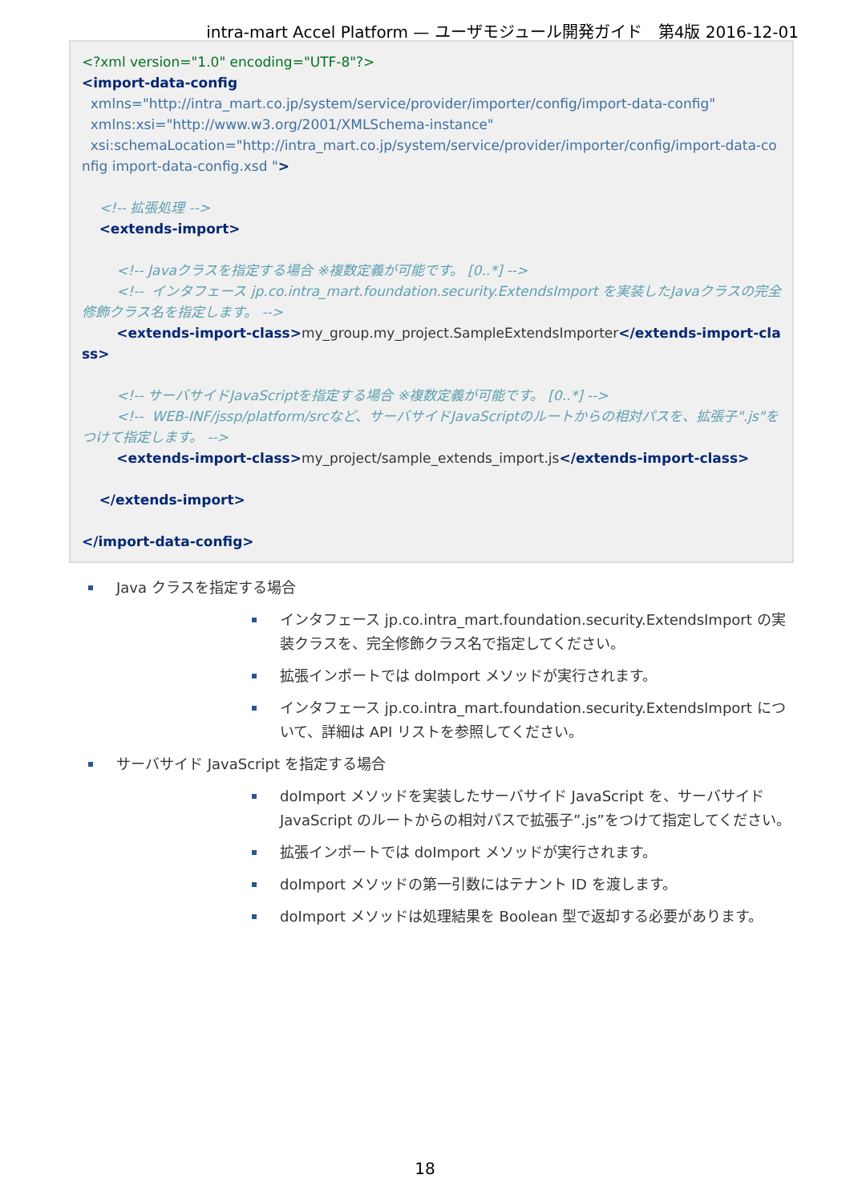intra-mart Accel Platform — ユーザモジュール開発ガイド　第4版 2016-12-01
<?xml version="1.0" encoding="UTF-8"?> <import-data-config xmlns="http://intra_mart.co.jp/system/service/provider/importer/config/import-data-config" xmlns:xsi="http://www.w3.org/2001/XMLSchema-instance" xsi:schemaLocation="http://intra_mart.co.jp/system/service/provider/importer/config/import-data-config import-data-config.xsd "> <!-- 拡張処理 --> <extends-import> <!-- Javaクラスを指定する場合 ※複数定義が可能です。 [0..*] --> <!-- インタフェース jp.co.intra_mart.foundation.security.ExtendsImport を実装したJavaクラスの完全修飾クラス名を指定します。 --> <extends-import-class>my_group.my_project.SampleExtendsImporter</extends-import-class> <!-- サーバサイドJavaScriptを指定する場合 ※複数定義が可能です。 [0..*] --> <!-- WEB-INF/jssp/platform/srcなど、サーバサイドJavaScriptのルートからの相対パスを、拡張子".js"をつけて指定します。 --> <extends-import-class>my_project/sample_extends_import.js</extends-import-class> </extends-import> </import-data-config>
Java クラスを指定する場合
インタフェース jp.co.intra_mart.foundation.security.ExtendsImport の実装クラスを、完全修飾クラス名で指定してください。
拡張インポートでは doImport メソッドが実行されます。
インタフェース jp.co.intra_mart.foundation.security.ExtendsImport について、詳細は API リストを参照してください。
サーバサイド JavaScript を指定する場合
doImport メソッドを実装したサーバサイド JavaScript を、サーバサイド JavaScript のルートからの相対パスで拡張子”.js”をつけて指定してください。
拡張インポートでは doImport メソッドが実行されます。
doImport メソッドの第一引数にはテナント ID を渡します。
doImport メソッドは処理結果を Boolean 型で返却する必要があります。
18